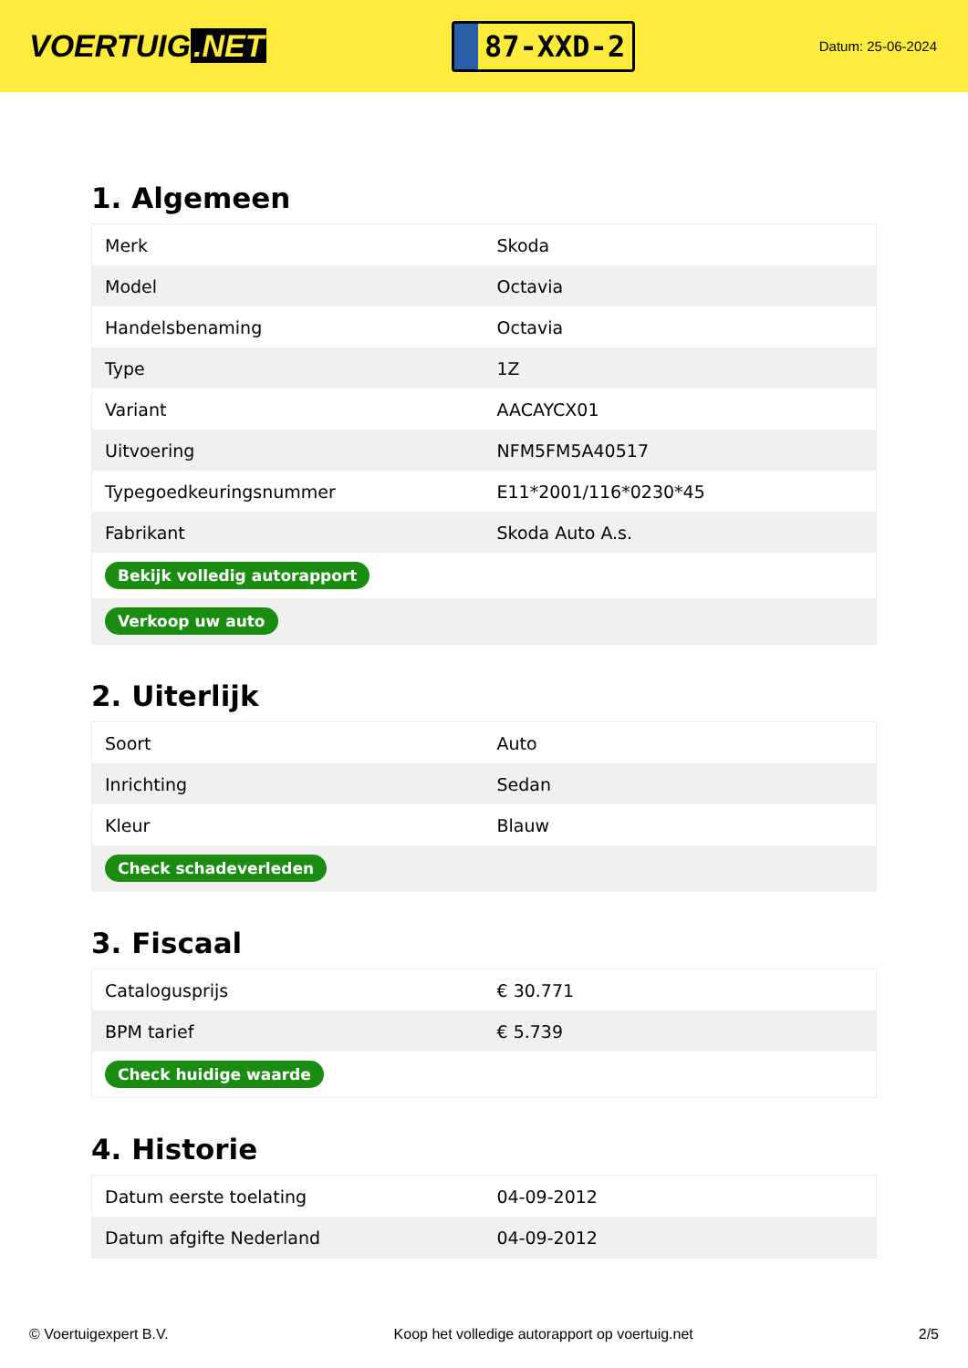VOERTUIG.NET
87-XXD-2
Datum: 25-06-2024
1. Algemeen
| Merk | Skoda |
| Model | Octavia |
| Handelsbenaming | Octavia |
| Type | 1Z |
| Variant | AACAYCX01 |
| Uitvoering | NFM5FM5A40517 |
| Typegoedkeuringsnummer | E11*2001/116*0230*45 |
| Fabrikant | Skoda Auto A.s. |
| Bekijk volledig autorapport | |
| Verkoop uw auto | |
2. Uiterlijk
| Soort | Auto |
| Inrichting | Sedan |
| Kleur | Blauw |
| Check schadeverleden | |
3. Fiscaal
| Catalogusprijs | € 30.771 |
| BPM tarief | € 5.739 |
| Check huidige waarde | |
4. Historie
| Datum eerste toelating | 04-09-2012 |
| Datum afgifte Nederland | 04-09-2012 |
© Voertuigexpert B.V. Koop het volledige autorapport op voertuig.net 2/5